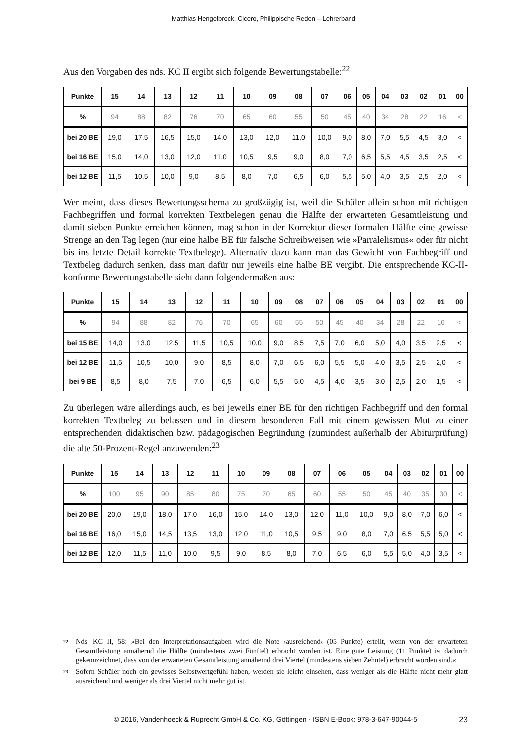Matthias Hengelbrock, Cicero, Philippische Reden – Lehrerband
Aus den Vorgaben des nds. KC II ergibt sich folgende Bewertungstabelle:<sup>22</sup>
| Punkte | 15 | 14 | 13 | 12 | 11 | 10 | 09 | 08 | 07 | 06 | 05 | 04 | 03 | 02 | 01 | 00 |
| --- | --- | --- | --- | --- | --- | --- | --- | --- | --- | --- | --- | --- | --- | --- | --- | --- |
| % | 94 | 88 | 82 | 76 | 70 | 65 | 60 | 55 | 50 | 45 | 40 | 34 | 28 | 22 | 16 | < |
| bei 20 BE | 19,0 | 17,5 | 16,5 | 15,0 | 14,0 | 13,0 | 12,0 | 11,0 | 10,0 | 9,0 | 8,0 | 7,0 | 5,5 | 4,5 | 3,0 | < |
| bei 16 BE | 15,0 | 14,0 | 13,0 | 12,0 | 11,0 | 10,5 | 9,5 | 9,0 | 8,0 | 7,0 | 6,5 | 5,5 | 4,5 | 3,5 | 2,5 | < |
| bei 12 BE | 11,5 | 10,5 | 10,0 | 9,0 | 8,5 | 8,0 | 7,0 | 6,5 | 6,0 | 5,5 | 5,0 | 4,0 | 3,5 | 2,5 | 2,0 | < |
Wer meint, dass dieses Bewertungsschema zu großzügig ist, weil die Schüler allein schon mit richtigen Fachbegriffen und formal korrekten Textbelegen genau die Hälfte der erwarteten Gesamtleistung und damit sieben Punkte erreichen können, mag schon in der Korrektur dieser formalen Hälfte eine gewisse Strenge an den Tag legen (nur eine halbe BE für falsche Schreibweisen wie »Parralelismus« oder für nicht bis ins letzte Detail korrekte Textbelege). Alternativ dazu kann man das Gewicht von Fachbegriff und Textbeleg dadurch senken, dass man dafür nur jeweils eine halbe BE vergibt. Die entsprechende KC-II-konforme Bewertungstabelle sieht dann folgendermaßen aus:
| Punkte | 15 | 14 | 13 | 12 | 11 | 10 | 09 | 08 | 07 | 06 | 05 | 04 | 03 | 02 | 01 | 00 |
| --- | --- | --- | --- | --- | --- | --- | --- | --- | --- | --- | --- | --- | --- | --- | --- | --- |
| % | 94 | 88 | 82 | 76 | 70 | 65 | 60 | 55 | 50 | 45 | 40 | 34 | 28 | 22 | 16 | < |
| bei 15 BE | 14,0 | 13,0 | 12,5 | 11,5 | 10,5 | 10,0 | 9,0 | 8,5 | 7,5 | 7,0 | 6,0 | 5,0 | 4,0 | 3,5 | 2,5 | < |
| bei 12 BE | 11,5 | 10,5 | 10,0 | 9,0 | 8,5 | 8,0 | 7,0 | 6,5 | 6,0 | 5,5 | 5,0 | 4,0 | 3,5 | 2,5 | 2,0 | < |
| bei 9 BE | 8,5 | 8,0 | 7,5 | 7,0 | 6,5 | 6,0 | 5,5 | 5,0 | 4,5 | 4,0 | 3,5 | 3,0 | 2,5 | 2,0 | 1,5 | < |
Zu überlegen wäre allerdings auch, es bei jeweils einer BE für den richtigen Fachbegriff und den formal korrekten Textbeleg zu belassen und in diesem besonderen Fall mit einem gewissen Mut zu einer entsprechenden didaktischen bzw. pädagogischen Begründung (zumindest außerhalb der Abiturprüfung) die alte 50-Prozent-Regel anzuwenden:<sup>23</sup>
| Punkte | 15 | 14 | 13 | 12 | 11 | 10 | 09 | 08 | 07 | 06 | 05 | 04 | 03 | 02 | 01 | 00 |
| --- | --- | --- | --- | --- | --- | --- | --- | --- | --- | --- | --- | --- | --- | --- | --- | --- |
| % | 100 | 95 | 90 | 85 | 80 | 75 | 70 | 65 | 60 | 55 | 50 | 45 | 40 | 35 | 30 | < |
| bei 20 BE | 20,0 | 19,0 | 18,0 | 17,0 | 16,0 | 15,0 | 14,0 | 13,0 | 12,0 | 11,0 | 10,0 | 9,0 | 8,0 | 7,0 | 6,0 | < |
| bei 16 BE | 16,0 | 15,0 | 14,5 | 13,5 | 13,0 | 12,0 | 11,0 | 10,5 | 9,5 | 9,0 | 8,0 | 7,0 | 6,5 | 5,5 | 5,0 | < |
| bei 12 BE | 12,0 | 11,5 | 11,0 | 10,0 | 9,5 | 9,0 | 8,5 | 8,0 | 7,0 | 6,5 | 6,0 | 5,5 | 5,0 | 4,0 | 3,5 | < |
22
Nds. KC II, 58: »Bei den Interpretationsaufgaben wird die Note ›ausreichend‹ (05 Punkte) erteilt, wenn von der erwarteten Gesamtleistung annähernd die Hälfte (mindestens zwei Fünftel) erbracht worden ist. Eine gute Leistung (11 Punkte) ist dadurch gekennzeichnet, dass von der erwarteten Gesamtleistung annähernd drei Viertel (mindestens sieben Zehntel) erbracht worden sind.«
23
Sofern Schüler noch ein gewisses Selbstwertgefühl haben, werden sie leicht einsehen, dass weniger als die Hälfte nicht mehr glatt ausreichend und weniger als drei Viertel nicht mehr gut ist.
© 2016, Vandenhoeck & Ruprecht GmbH & Co. KG, Göttingen · ISBN E-Book: 978-3-647-90044-5 23